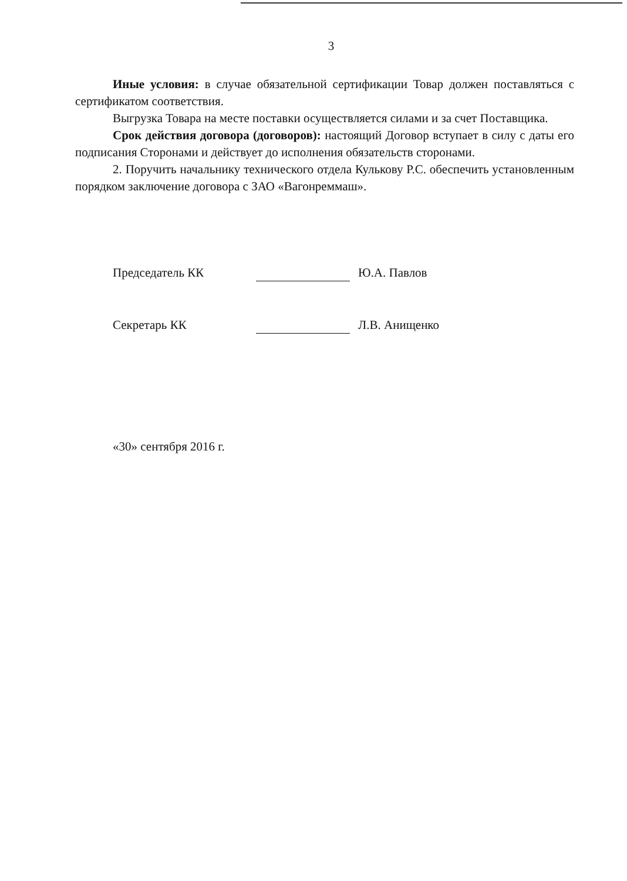3
Иные условия: в случае обязательной сертификации Товар должен поставляться с сертификатом соответствия.
Выгрузка Товара на месте поставки осуществляется силами и за счет Поставщика.
Срок действия договора (договоров): настоящий Договор вступает в силу с даты его подписания Сторонами и действует до исполнения обязательств сторонами.
2. Поручить начальнику технического отдела Кулькову Р.С. обеспечить установленным порядком заключение договора с ЗАО «Вагонреммаш».
Председатель КК Ю.А. Павлов
Секретарь КК Л.В. Анищенко
«30» сентября 2016 г.